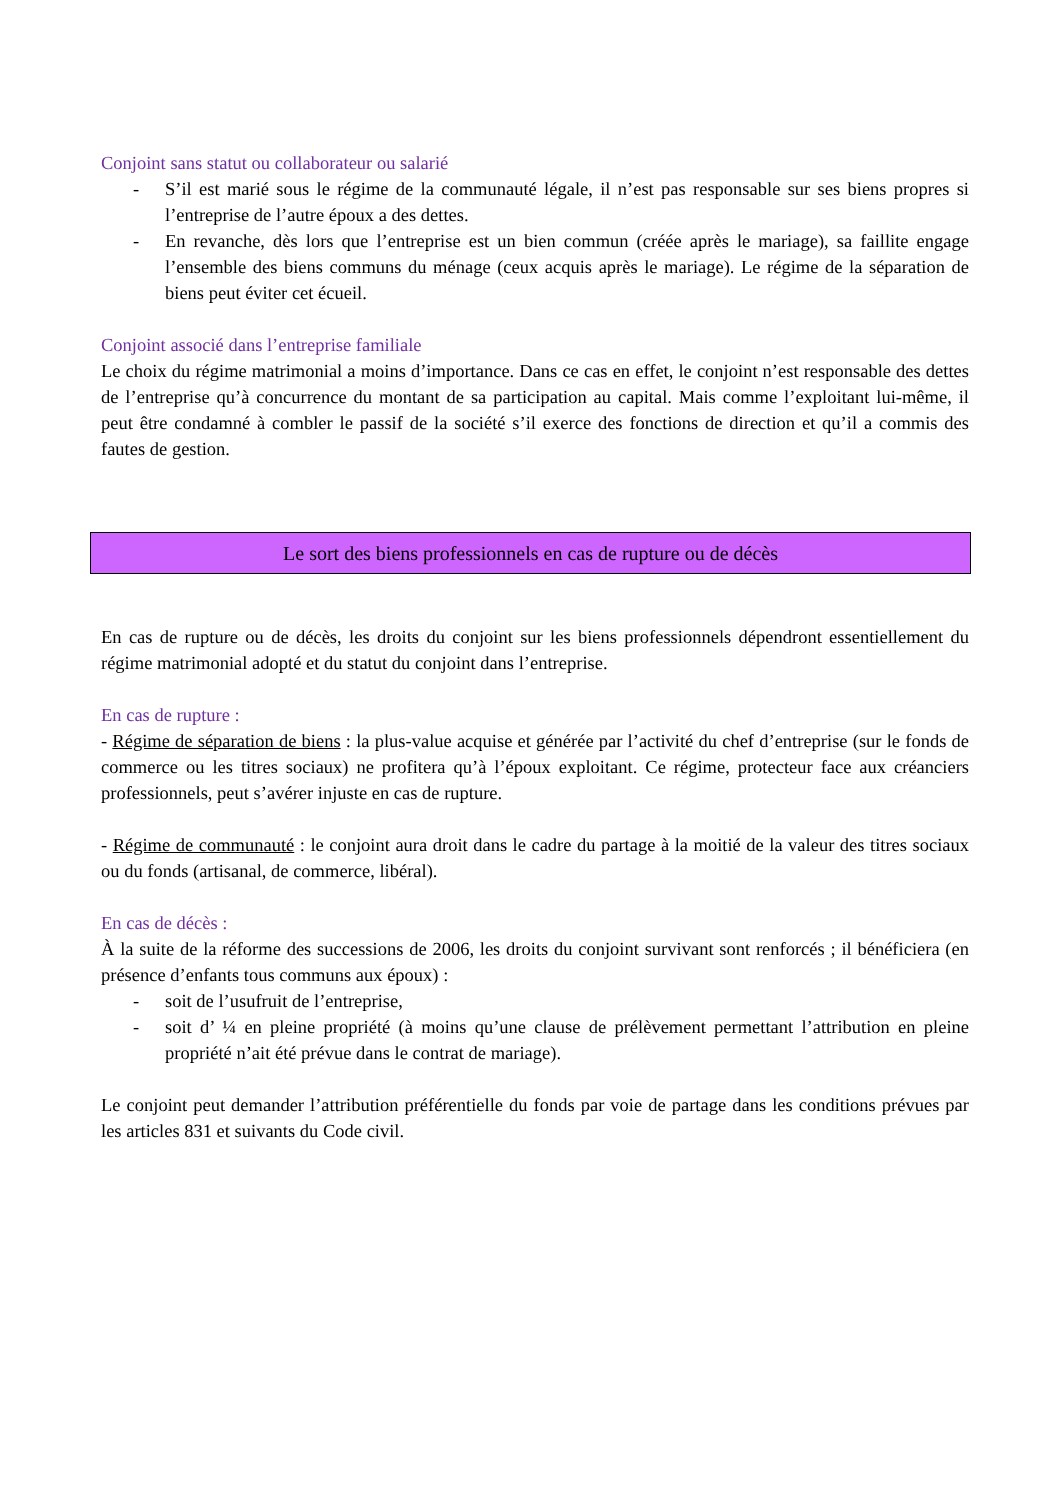Conjoint sans statut ou collaborateur ou salarié
- S’il est marié sous le régime de la communauté légale, il n’est pas responsable sur ses biens propres si l’entreprise de l’autre époux a des dettes.
- En revanche, dès lors que l’entreprise est un bien commun (créée après le mariage), sa faillite engage l’ensemble des biens communs du ménage (ceux acquis après le mariage). Le régime de la séparation de biens peut éviter cet écueil.
Conjoint associé dans l’entreprise familiale
Le choix du régime matrimonial a moins d’importance. Dans ce cas en effet, le conjoint n’est responsable des dettes de l’entreprise qu’à concurrence du montant de sa participation au capital. Mais comme l’exploitant lui-même, il peut être condamné à combler le passif de la société s’il exerce des fonctions de direction et qu’il a commis des fautes de gestion.
Le sort des biens professionnels en cas de rupture ou de décès
En cas de rupture ou de décès, les droits du conjoint sur les biens professionnels dépendront essentiellement du régime matrimonial adopté et du statut du conjoint dans l’entreprise.
En cas de rupture :
- Régime de séparation de biens : la plus-value acquise et générée par l’activité du chef d’entreprise (sur le fonds de commerce ou les titres sociaux) ne profitera qu’à l’époux exploitant. Ce régime, protecteur face aux créanciers professionnels, peut s’avérer injuste en cas de rupture.
- Régime de communauté : le conjoint aura droit dans le cadre du partage à la moitié de la valeur des titres sociaux ou du fonds (artisanal, de commerce, libéral).
En cas de décès :
À la suite de la réforme des successions de 2006, les droits du conjoint survivant sont renforcés ; il bénéficiera (en présence d’enfants tous communs aux époux) :
- soit de l’usufruit de l’entreprise,
- soit d’ ¼ en pleine propriété (à moins qu’une clause de prélèvement permettant l’attribution en pleine propriété n’ait été prévue dans le contrat de mariage).
Le conjoint peut demander l’attribution préférentielle du fonds par voie de partage dans les conditions prévues par les articles 831 et suivants du Code civil.